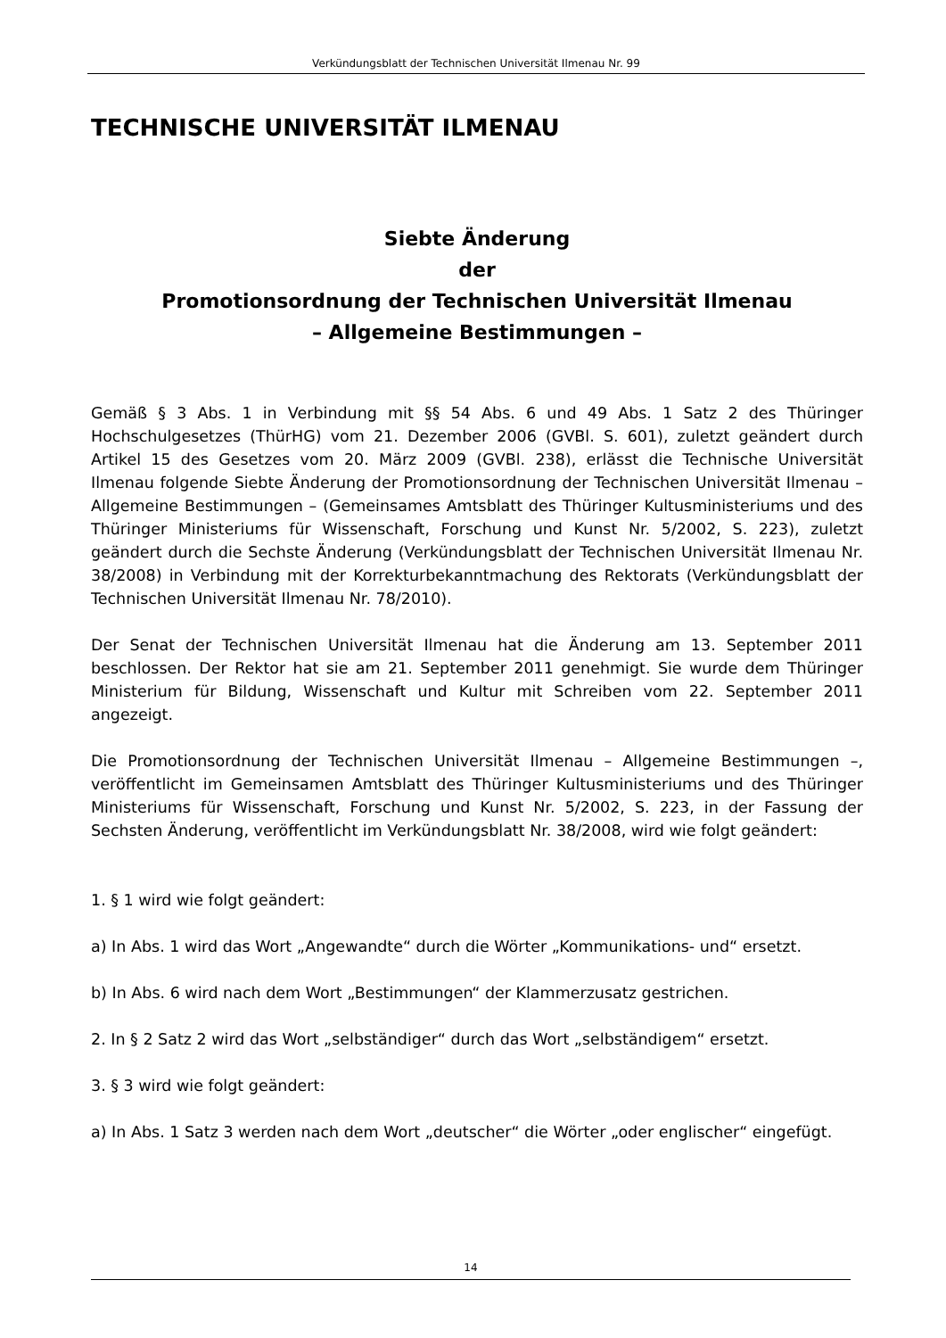Verkündungsblatt der Technischen Universität Ilmenau Nr. 99
TECHNISCHE UNIVERSITÄT ILMENAU
Siebte Änderung
der
Promotionsordnung der Technischen Universität Ilmenau
– Allgemeine Bestimmungen –
Gemäß § 3 Abs. 1 in Verbindung mit §§ 54 Abs. 6 und 49 Abs. 1 Satz 2 des Thüringer Hochschulgesetzes (ThürHG) vom 21. Dezember 2006 (GVBl. S. 601), zuletzt geändert durch Artikel 15 des Gesetzes vom 20. März 2009 (GVBl. 238), erlässt die Technische Universität Ilmenau folgende Siebte Änderung der Promotionsordnung der Technischen Universität Ilmenau – Allgemeine Bestimmungen – (Gemeinsames Amtsblatt des Thüringer Kultusministeriums und des Thüringer Ministeriums für Wissenschaft, Forschung und Kunst Nr. 5/2002, S. 223), zuletzt geändert durch die Sechste Änderung (Verkündungsblatt der Technischen Universität Ilmenau Nr. 38/2008) in Verbindung mit der Korrekturbekanntmachung des Rektorats (Verkündungsblatt der Technischen Universität Ilmenau Nr. 78/2010).
Der Senat der Technischen Universität Ilmenau hat die Änderung am 13. September 2011 beschlossen. Der Rektor hat sie am 21. September 2011 genehmigt. Sie wurde dem Thüringer Ministerium für Bildung, Wissenschaft und Kultur mit Schreiben vom 22. September 2011 angezeigt.
Die Promotionsordnung der Technischen Universität Ilmenau – Allgemeine Bestimmungen –, veröffentlicht im Gemeinsamen Amtsblatt des Thüringer Kultusministeriums und des Thüringer Ministeriums für Wissenschaft, Forschung und Kunst Nr. 5/2002, S. 223, in der Fassung der Sechsten Änderung, veröffentlicht im Verkündungsblatt Nr. 38/2008, wird wie folgt geändert:
1. § 1 wird wie folgt geändert:
a) In Abs. 1 wird das Wort „Angewandte“ durch die Wörter „Kommunikations- und“ ersetzt.
b) In Abs. 6 wird nach dem Wort „Bestimmungen“ der Klammerzusatz gestrichen.
2. In § 2 Satz 2 wird das Wort „selbständiger“ durch das Wort „selbständigem“ ersetzt.
3. § 3 wird wie folgt geändert:
a) In Abs. 1 Satz 3 werden nach dem Wort „deutscher“ die Wörter „oder englischer“ eingefügt.
14